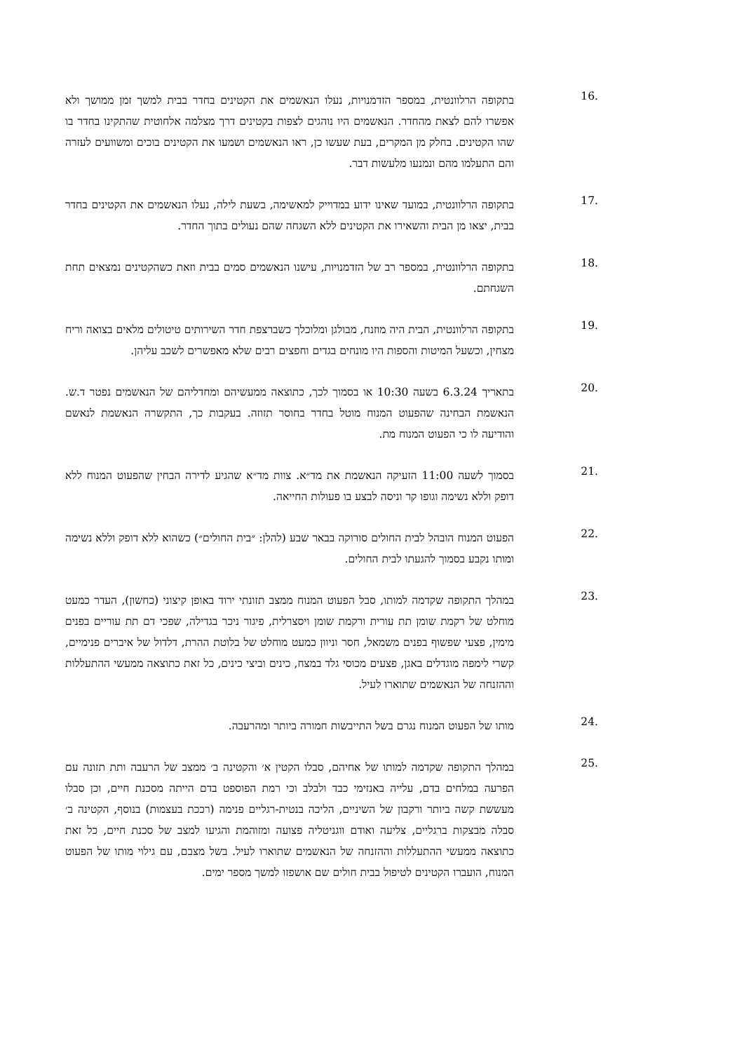.16
בתקופה הרלוונטית, במספר הזדמנויות, נעלו הנאשמים את הקטינים בחדר בבית למשך זמן ממושך ולא אפשרו להם לצאת מהחדר. הנאשמים היו נוהגים לצפות בקטינים דרך מצלמה אלחוטית שהתקינו בחדר בו שהו הקטינים. בחלק מן המקרים, בעת שעשו כן, ראו הנאשמים ושמעו את הקטינים בוכים ומשוועים לעזרה והם התעלמו מהם ונמנעו מלעשות דבר.
.17
בתקופה הרלוונטית, במועד שאינו ידוע במדוייק למאשימה, בשעת לילה, נעלו הנאשמים את הקטינים בחדר בבית, יצאו מן הבית והשאירו את הקטינים ללא השגחה שהם נעולים בתוך החדר.
.18
בתקופה הרלוונטית, במספר רב של הזדמנויות, עישנו הנאשמים סמים בבית וזאת כשהקטינים נמצאים תחת השגחתם.
.19
בתקופה הרלוונטית, הבית היה מוזנח, מבולגן ומלוכלך כשברצפת חדר השירותים טיטולים מלאים בצואה וריח מצחין, וכשעל המיטות והספות היו מונחים בגדים וחפצים רבים שלא מאפשרים לשכב עליהן.
.20
בתאריך 6.3.24 בשעה 10:30 או בסמוך לכך, כתוצאה ממעשיהם ומחדליהם של הנאשמים נפטר ד.ש. הנאשמת הבחינה שהפעוט המנוח מוטל בחדר בחוסר תזוזה. בעקבות כך, התקשרה הנאשמת לנאשם והודיעה לו כי הפעוט המנוח מת.
.21
בסמוך לשעה 11:00 הזעיקה הנאשמת את מד״א. צוות מד״א שהגיע לדירה הבחין שהפעוט המנוח ללא דופק וללא נשימה וגופו קר וניסה לבצע בו פעולות החייאה.
.22
הפעוט המנוח הובהל לבית החולים סורוקה בבאר שבע (להלן: ״בית החולים״) כשהוא ללא דופק וללא נשימה ומותו נקבע בסמוך להגעתו לבית החולים.
.23
במהלך התקופה שקדמה למותו, סבל הפעוט המנוח ממצב תזונתי ירוד באופן קיצוני (כחשון), העדר כמעט מוחלט של רקמת שומן תת עורית ורקמת שומן ויסצרלית, פיגור ניכר בגדילה, שפכי דם תת עוריים בפנים מימין, פצעי שפשוף בפנים משמאל, חסר וניוון כמעט מוחלט של בלוטת ההרת, דלדול של איברים פנימיים, קשרי לימפה מוגדלים באגן, פצעים מכוסי גלד במצח, כינים וביצי כינים, כל זאת כתוצאה ממעשי ההתעללות וההזנחה של הנאשמים שתוארו לעיל.
.24
מותו של הפעוט המנוח נגרם בשל התייבשות חמורה ביותר ומהרעבה.
.25
במהלך התקופה שקדמה למותו של אחיהם, סבלו הקטין א׳ והקטינה ב׳ ממצב של הרעבה ותת תזונה עם הפרעה במלחים בדם, עלייה באנזימי כבד ולבלב וכי רמת הפוספט בדם הייתה מסכנת חיים, וכן סבלו מעששת קשה ביותר ורקבון של השיניים, הליכה בנטית-רגליים פנימה (רככת בעצמות) בנוסף, הקטינה ב׳ סבלה מבצקות ברגליים, צליעה ואודם ווגניטליה פצועה ומזוהמת והגיעו למצב של סכנת חיים, כל זאת כתוצאה ממעשי ההתעללות וההזנחה של הנאשמים שתוארו לעיל. בשל מצבם, עם גילוי מותו של הפעוט המנוח, הועברו הקטינים לטיפול בבית חולים שם אושפזו למשך מספר ימים.